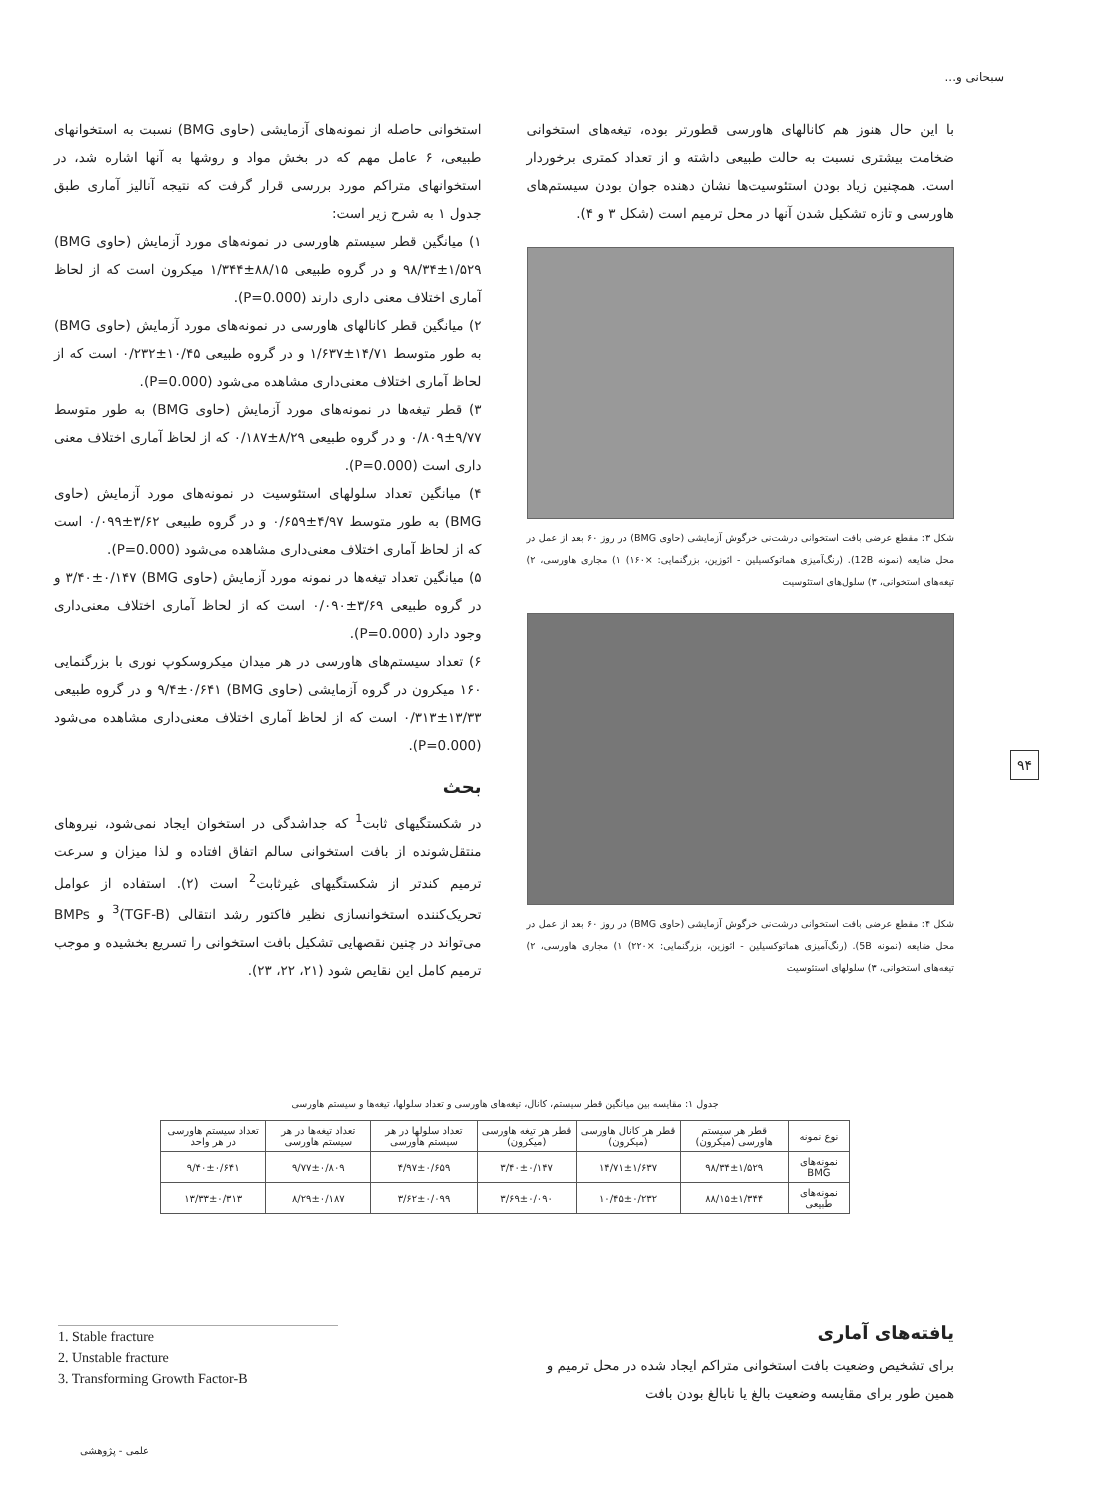سبحانی و...
با این حال هنوز هم کانالهای هاورسی قطورتر بوده، تیغه‌های استخوانی ضخامت بیشتری نسبت به حالت طبیعی داشته و از تعداد کمتری برخوردار است. همچنین زیاد بودن استئوسیت‌ها نشان دهنده جوان بودن سیستم‌های هاورسی و تازه تشکیل شدن آنها در محل ترمیم است (شکل ۳ و ۴).
شکل ۳: مقطع عرضی بافت استخوانی درشت‌نی خرگوش آزمایشی (حاوی BMG) در روز ۶۰ بعد از عمل در محل ضایعه (نمونه 12B). (رنگ‌آمیزی هماتوکسیلین - ائوزین، بزرگنمایی: ×۱۶۰) ۱) مجاری هاورسی، ۲) تیغه‌های استخوانی، ۳) سلول‌های استئوسیت
شکل ۴: مقطع عرضی بافت استخوانی درشت‌نی خرگوش آزمایشی (حاوی BMG) در روز ۶۰ بعد از عمل در محل ضایعه (نمونه 5B). (رنگ‌آمیزی هماتوکسیلین - ائوزین، بزرگنمایی: ×۲۲۰) ۱) مجاری هاورسی، ۲) تیغه‌های استخوانی، ۳) سلولهای استئوسیت
استخوانی حاصله از نمونه‌های آزمایشی (حاوی BMG) نسبت به استخوانهای طبیعی، ۶ عامل مهم که در بخش مواد و روشها به آنها اشاره شد، در استخوانهای متراکم مورد بررسی قرار گرفت که نتیجه آنالیز آماری طبق جدول ۱ به شرح زیر است:
۱) میانگین قطر سیستم هاورسی در نمونه‌های مورد آزمایش (حاوی BMG) ۹۸/۳۴±۱/۵۲۹ و در گروه طبیعی ۸۸/۱۵±۱/۳۴۴ میکرون است که از لحاظ آماری اختلاف معنی داری دارند (P=0.000).
۲) میانگین قطر کانالهای هاورسی در نمونه‌های مورد آزمایش (حاوی BMG) به طور متوسط ۱۴/۷۱±۱/۶۳۷ و در گروه طبیعی ۱۰/۴۵±۰/۲۳۲ است که از لحاظ آماری اختلاف معنی‌داری مشاهده می‌شود (P=0.000).
۳) قطر تیغه‌ها در نمونه‌های مورد آزمایش (حاوی BMG) به طور متوسط ۹/۷۷±۰/۸۰۹ و در گروه طبیعی ۸/۲۹±۰/۱۸۷ که از لحاظ آماری اختلاف معنی داری است (P=0.000).
۴) میانگین تعداد سلولهای استئوسیت در نمونه‌های مورد آزمایش (حاوی BMG) به طور متوسط ۴/۹۷±۰/۶۵۹ و در گروه طبیعی ۳/۶۲±۰/۰۹۹ است که از لحاظ آماری اختلاف معنی‌داری مشاهده می‌شود (P=0.000).
۵) میانگین تعداد تیغه‌ها در نمونه مورد آزمایش (حاوی BMG) ۳/۴۰±۰/۱۴۷ و در گروه طبیعی ۳/۶۹±۰/۰۹۰ است که از لحاظ آماری اختلاف معنی‌داری وجود دارد (P=0.000).
۶) تعداد سیستم‌های هاورسی در هر میدان میکروسکوپ نوری با بزرگنمایی ۱۶۰ میکرون در گروه آزمایشی (حاوی BMG) ۹/۴±۰/۶۴۱ و در گروه طبیعی ۱۳/۳۳±۰/۳۱۳ است که از لحاظ آماری اختلاف معنی‌داری مشاهده می‌شود (P=0.000).
بحث
در شکستگیهای ثابت<sup>1</sup> که جداشدگی در استخوان ایجاد نمی‌شود، نیروهای منتقل‌شونده از بافت استخوانی سالم اتفاق افتاده و لذا میزان و سرعت ترمیم کندتر از شکستگیهای غیرثابت<sup>2</sup> است (۲). استفاده از عوامل تحریک‌کننده استخوانسازی نظیر فاکتور رشد انتقالی (TGF-B)<sup>3</sup> و BMPs می‌تواند در چنین نقصهایی تشکیل بافت استخوانی را تسریع بخشیده و موجب ترمیم کامل این نقایص شود (۲۱، ۲۲، ۲۳).
۹۴
جدول ۱: مقایسه بین میانگین قطر سیستم، کانال، تیغه‌های هاورسی و تعداد سلولها، تیغه‌ها و سیستم هاورسی
| نوع نمونه | قطر هر سیستم هاورسی (میکرون) | قطر هر کانال هاورسی (میکرون) | قطر هر تیغه هاورسی (میکرون) | تعداد سلولها در هر سیستم هاورسی | تعداد تیغه‌ها در هر سیستم هاورسی | تعداد سیستم هاورسی در هر واحد |
| --- | --- | --- | --- | --- | --- | --- |
| نمونه‌های BMG | ۹۸/۳۴±۱/۵۲۹ | ۱۴/۷۱±۱/۶۳۷ | ۳/۴۰±۰/۱۴۷ | ۴/۹۷±۰/۶۵۹ | ۹/۷۷±۰/۸۰۹ | ۹/۴۰±۰/۶۴۱ |
| نمونه‌های طبیعی | ۸۸/۱۵±۱/۳۴۴ | ۱۰/۴۵±۰/۲۳۲ | ۳/۶۹±۰/۰۹۰ | ۳/۶۲±۰/۰۹۹ | ۸/۲۹±۰/۱۸۷ | ۱۳/۳۳±۰/۳۱۳ |
یافته‌های آماری
برای تشخیص وضعیت بافت استخوانی متراکم ایجاد شده در محل ترمیم و همین طور برای مقایسه وضعیت بالغ یا نابالغ بودن بافت
1. Stable fracture
2. Unstable fracture
3. Transforming Growth Factor-B
علمی - پژوهشی